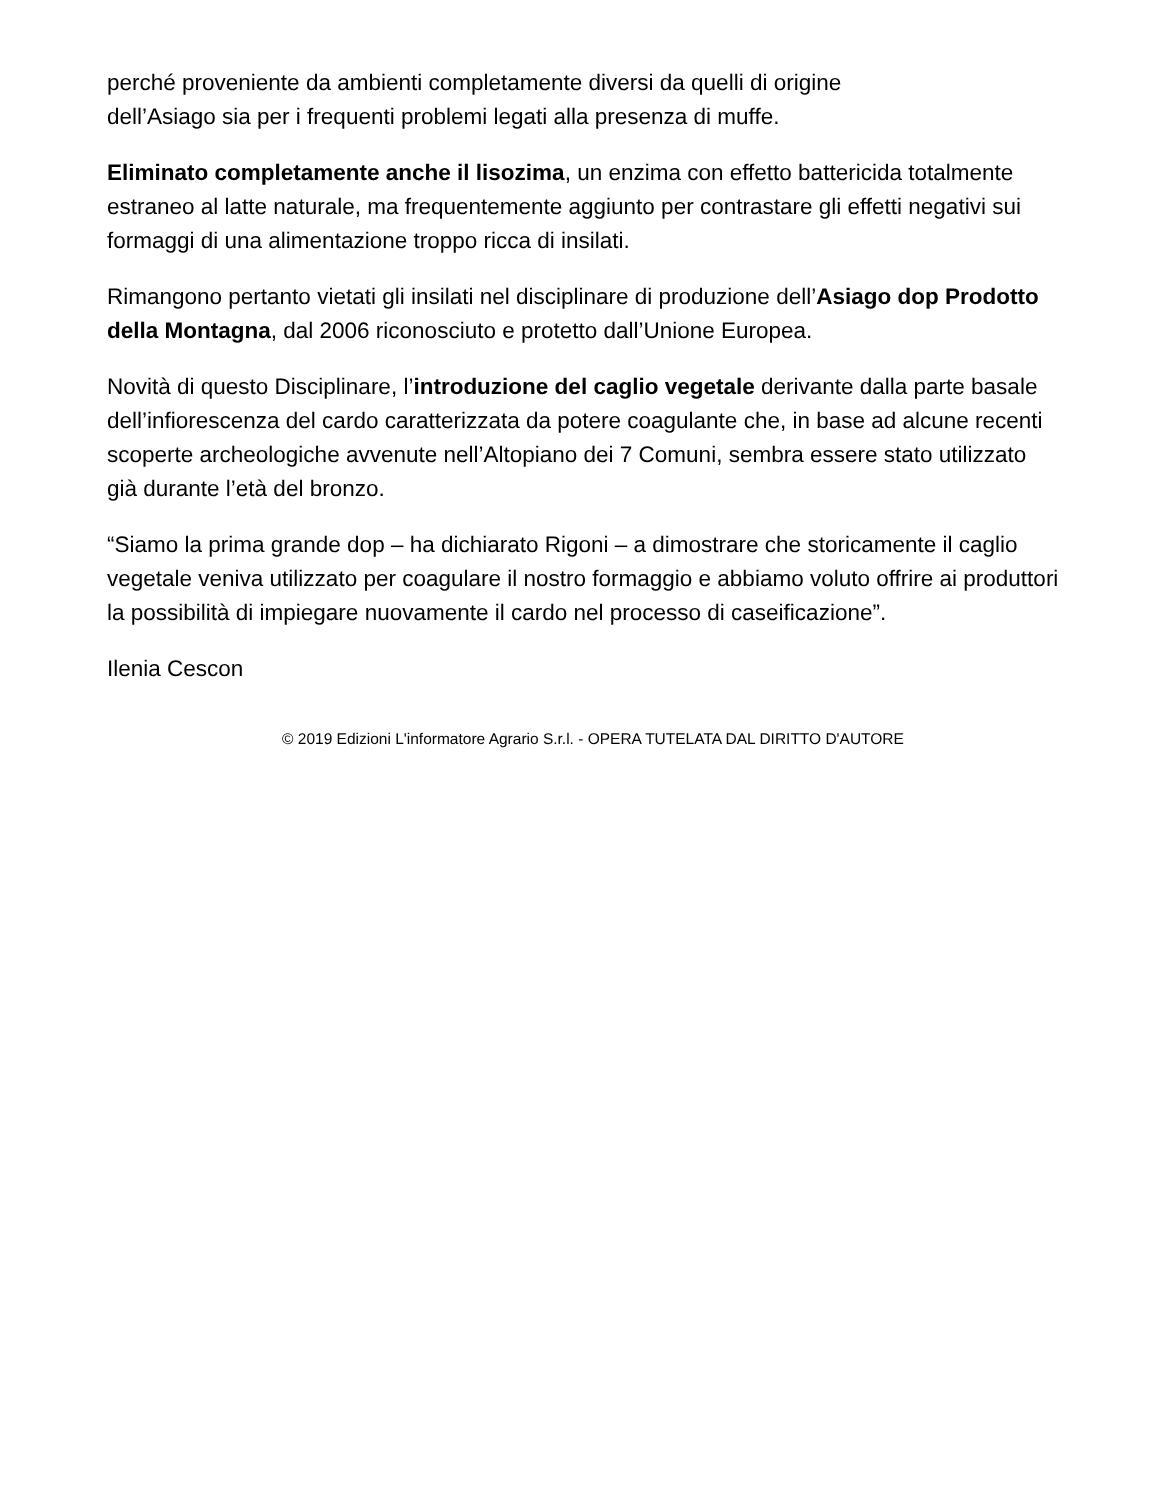perché proveniente da ambienti completamente diversi da quelli di origine
dell’Asiago sia per i frequenti problemi legati alla presenza di muffe.
Eliminato completamente anche il lisozima, un enzima con effetto battericida totalmente estraneo al latte naturale, ma frequentemente aggiunto per contrastare gli effetti negativi sui formaggi di una alimentazione troppo ricca di insilati.
Rimangono pertanto vietati gli insilati nel disciplinare di produzione dell’Asiago dop Prodotto della Montagna, dal 2006 riconosciuto e protetto dall’Unione Europea.
Novità di questo Disciplinare, l’introduzione del caglio vegetale derivante dalla parte basale dell’infiorescenza del cardo caratterizzata da potere coagulante che, in base ad alcune recenti scoperte archeologiche avvenute nell’Altopiano dei 7 Comuni, sembra essere stato utilizzato già durante l’età del bronzo.
“Siamo la prima grande dop – ha dichiarato Rigoni – a dimostrare che storicamente il caglio vegetale veniva utilizzato per coagulare il nostro formaggio e abbiamo voluto offrire ai produttori la possibilità di impiegare nuovamente il cardo nel processo di caseificazione”.
Ilenia Cescon
© 2019 Edizioni L'informatore Agrario S.r.l. - OPERA TUTELATA DAL DIRITTO D'AUTORE